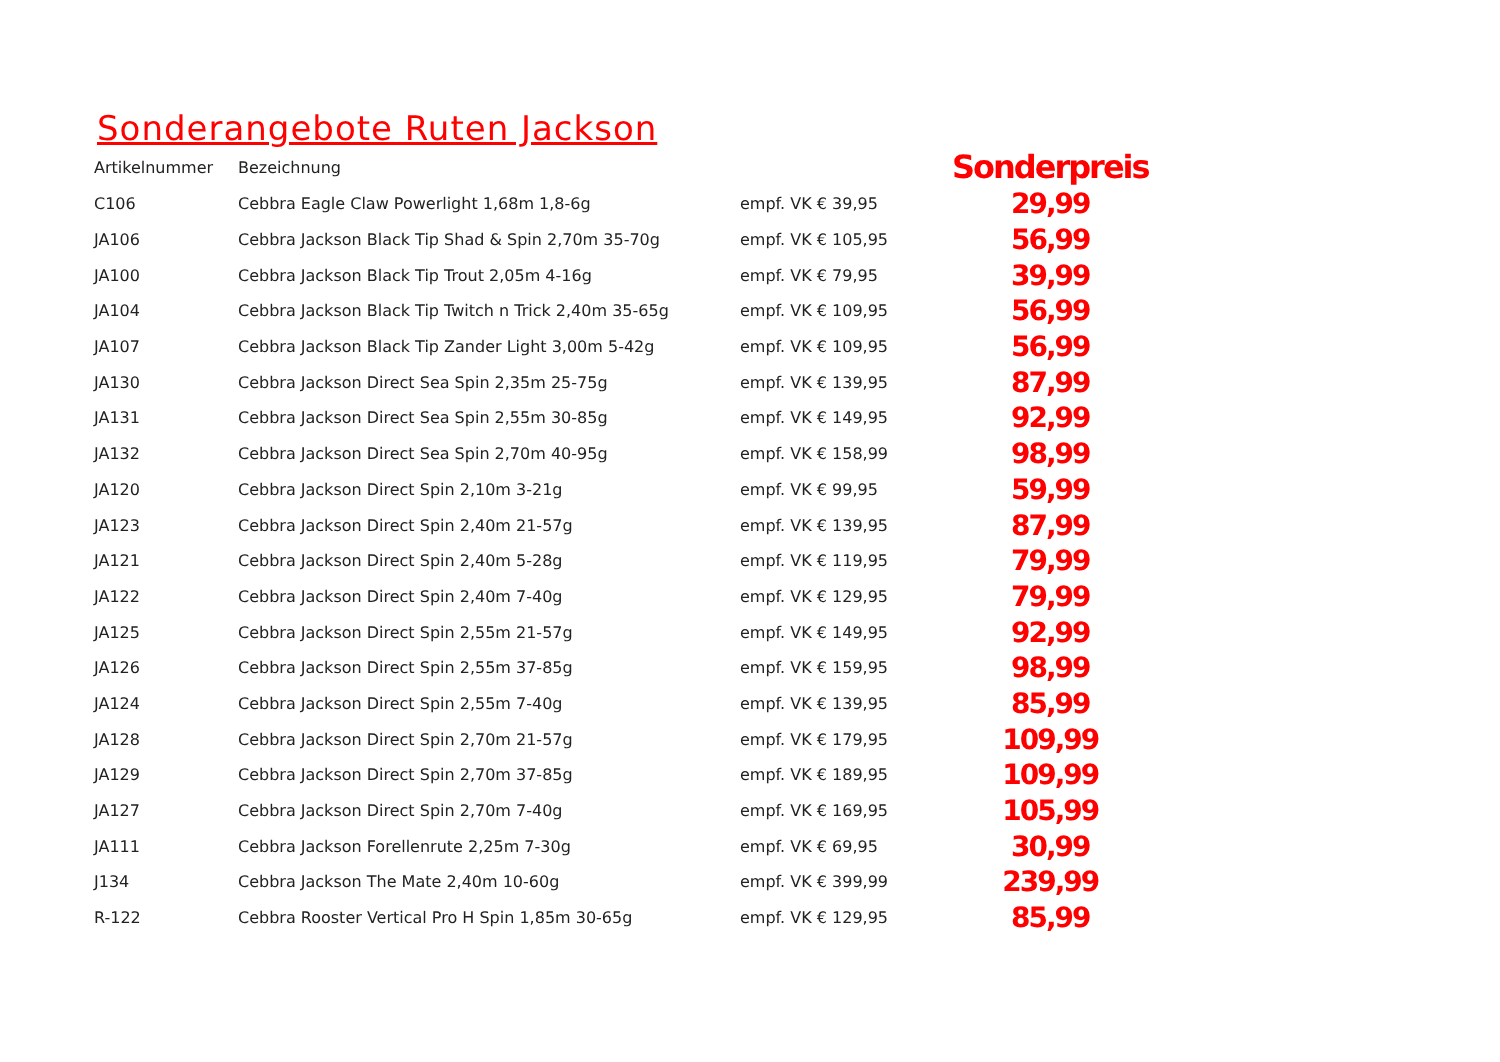Sonderangebote Ruten Jackson
| Artikelnummer | Bezeichnung | | Sonderpreis |
| --- | --- | --- | --- |
| C106 | Cebbra Eagle Claw Powerlight 1,68m 1,8-6g | empf. VK € 39,95 | 29,99 |
| JA106 | Cebbra Jackson Black Tip Shad & Spin 2,70m 35-70g | empf. VK € 105,95 | 56,99 |
| JA100 | Cebbra Jackson Black Tip Trout 2,05m 4-16g | empf. VK € 79,95 | 39,99 |
| JA104 | Cebbra Jackson Black Tip Twitch n Trick 2,40m 35-65g | empf. VK € 109,95 | 56,99 |
| JA107 | Cebbra Jackson Black Tip Zander Light 3,00m 5-42g | empf. VK € 109,95 | 56,99 |
| JA130 | Cebbra Jackson Direct Sea Spin 2,35m 25-75g | empf. VK € 139,95 | 87,99 |
| JA131 | Cebbra Jackson Direct Sea Spin 2,55m 30-85g | empf. VK € 149,95 | 92,99 |
| JA132 | Cebbra Jackson Direct Sea Spin 2,70m 40-95g | empf. VK € 158,99 | 98,99 |
| JA120 | Cebbra Jackson Direct Spin 2,10m 3-21g | empf. VK € 99,95 | 59,99 |
| JA123 | Cebbra Jackson Direct Spin 2,40m 21-57g | empf. VK € 139,95 | 87,99 |
| JA121 | Cebbra Jackson Direct Spin 2,40m 5-28g | empf. VK € 119,95 | 79,99 |
| JA122 | Cebbra Jackson Direct Spin 2,40m 7-40g | empf. VK € 129,95 | 79,99 |
| JA125 | Cebbra Jackson Direct Spin 2,55m 21-57g | empf. VK € 149,95 | 92,99 |
| JA126 | Cebbra Jackson Direct Spin 2,55m 37-85g | empf. VK € 159,95 | 98,99 |
| JA124 | Cebbra Jackson Direct Spin 2,55m 7-40g | empf. VK € 139,95 | 85,99 |
| JA128 | Cebbra Jackson Direct Spin 2,70m 21-57g | empf. VK € 179,95 | 109,99 |
| JA129 | Cebbra Jackson Direct Spin 2,70m 37-85g | empf. VK € 189,95 | 109,99 |
| JA127 | Cebbra Jackson Direct Spin 2,70m 7-40g | empf. VK € 169,95 | 105,99 |
| JA111 | Cebbra Jackson Forellenrute 2,25m 7-30g | empf. VK € 69,95 | 30,99 |
| J134 | Cebbra Jackson The Mate 2,40m 10-60g | empf. VK € 399,99 | 239,99 |
| R-122 | Cebbra Rooster Vertical Pro H Spin 1,85m 30-65g | empf. VK € 129,95 | 85,99 |